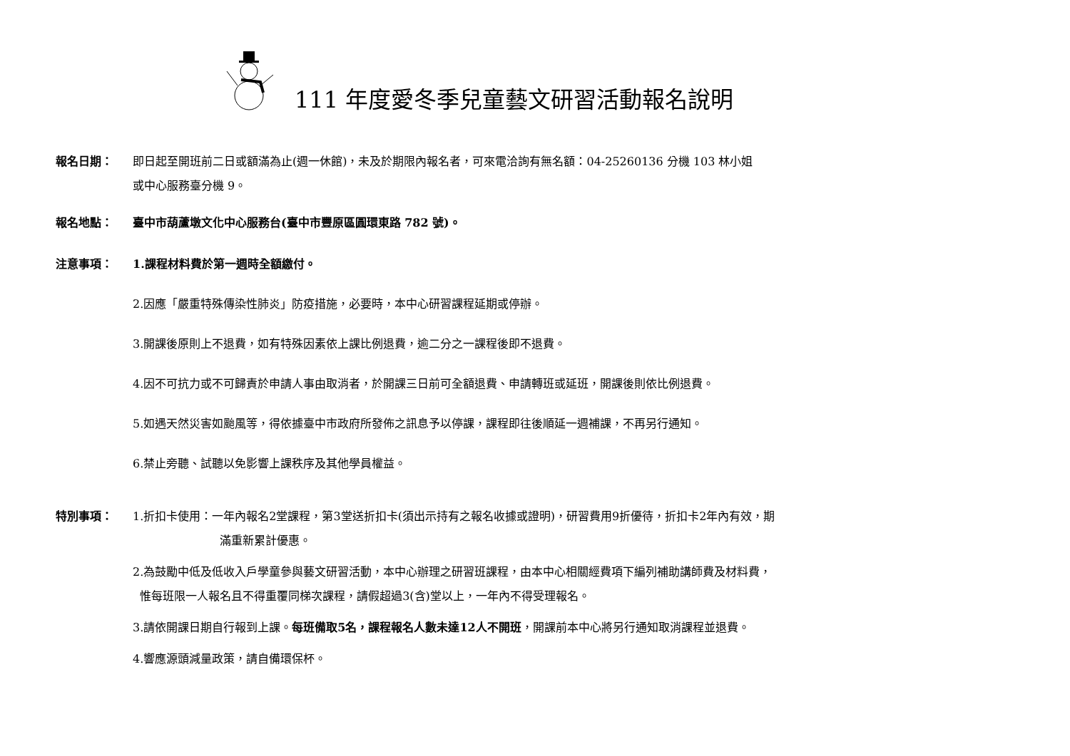111 年度愛冬季兒童藝文研習活動報名說明
報名日期： 即日起至開班前二日或額滿為止(週一休館)，未及於期限內報名者，可來電洽詢有無名額：04-25260136 分機 103 林小姐
或中心服務臺分機 9。
報名地點： 臺中市葫蘆墩文化中心服務台(臺中市豐原區圓環東路 782 號)。
注意事項： 1.課程材料費於第一週時全額繳付。
2.因應「嚴重特殊傳染性肺炎」防疫措施，必要時，本中心研習課程延期或停辦。
3.開課後原則上不退費，如有特殊因素依上課比例退費，逾二分之一課程後即不退費。
4.因不可抗力或不可歸責於申請人事由取消者，於開課三日前可全額退費、申請轉班或延班，開課後則依比例退費。
5.如遇天然災害如颱風等，得依據臺中市政府所發佈之訊息予以停課，課程即往後順延一週補課，不再另行通知。
6.禁止旁聽、試聽以免影響上課秩序及其他學員權益。
特別事項： 1.折扣卡使用：一年內報名2堂課程，第3堂送折扣卡(須出示持有之報名收據或證明)，研習費用9折優待，折扣卡2年內有效，期
滿重新累計優惠。
2.為鼓勵中低及低收入戶學童參與藝文研習活動，本中心辦理之研習班課程，由本中心相關經費項下編列補助講師費及材料費，
惟每班限一人報名且不得重覆同梯次課程，請假超過3(含)堂以上，一年內不得受理報名。
3.請依開課日期自行報到上課。每班備取5名，課程報名人數未達12人不開班，開課前本中心將另行通知取消課程並退費。
4.響應源頭減量政策，請自備環保杯。